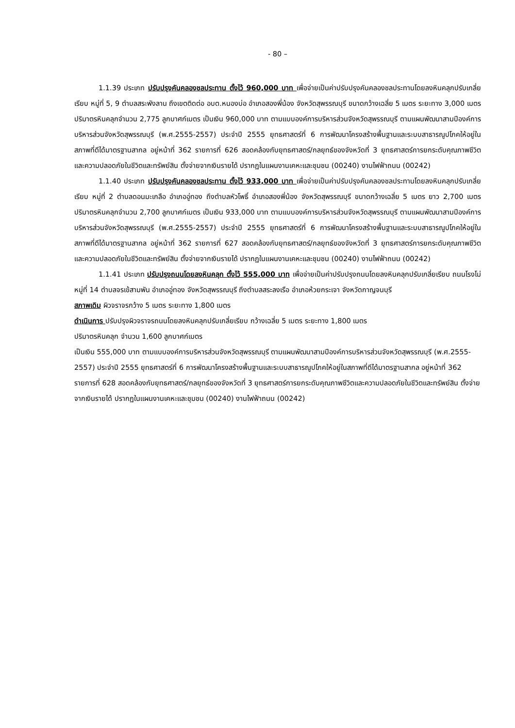- 80 –
1.1.39 ประเภท ปรับปรุงคันคลองชลประทาน ตั้งไว้ 960,000 บาท เพื่อจ่ายเป็นค่าปรับปรุงคันคลองชลประทานโดยลงหินคลุกปรับเกลี่ยเรียบ หมู่ที่ 5, 9 ตำบลสระพังลาน ถึงเขตติดต่อ อบต.หนองบ่อ อำเภอสองพี่น้อง จังหวัดสุพรรณบุรี ขนาดกว้างเฉลี่ย 5 เมตร ระยะทาง 3,000 เมตร ปริมาตรหินคลุกจำนวน 2,775 ลูกบาศก์เมตร เป็นเงิน 960,000 บาท ตามแบบองค์การบริหารส่วนจังหวัดสุพรรณบุรี ตามแผนพัฒนาสามปีองค์การบริหารส่วนจังหวัดสุพรรณบุรี (พ.ศ.2555-2557) ประจำปี 2555 ยุทธศาสตร์ที่ 6 การพัฒนาโครงสร้างพื้นฐานและระบบสาธารณูปโภคให้อยู่ในสภาพที่ดีได้มาตรฐานสากล อยู่หน้าที่ 362 รายการที่ 626 สอดคล้องกับยุทธศาสตร์/กลยุทธ์ของจังหวัดที่ 3 ยุทธศาสตร์การยกระดับคุณภาพชีวิตและความปลอดภัยในชีวิตและทรัพย์สิน ตั้งจ่ายจากเงินรายได้ ปรากฏในแผนงานเคหะและชุมชน (00240) งานไฟฟ้าถนน (00242)
1.1.40 ประเภท ปรับปรุงคันคลองชลประทาน ตั้งไว้ 933,000 บาท เพื่อจ่ายเป็นค่าปรับปรุงคันคลองชลประทานโดยลงหินคลุกปรับเกลี่ยเรียบ หมู่ที่ 2 ตำบลดอนมะเกลือ อำเภออู่ทอง ถึงตำบลหัวโพธิ์ อำเภอสองพี่น้อง จังหวัดสุพรรณบุรี ขนาดกว้างเฉลี่ย 5 เมตร ยาว 2,700 เมตร ปริมาตรหินคลุกจำนวน 2,700 ลูกบาศก์เมตร เป็นเงิน 933,000 บาท ตามแบบองค์การบริหารส่วนจังหวัดสุพรรณบุรี ตามแผนพัฒนาสามปีองค์การบริหารส่วนจังหวัดสุพรรณบุรี (พ.ศ.2555-2557) ประจำปี 2555 ยุทธศาสตร์ที่ 6 การพัฒนาโครงสร้างพื้นฐานและระบบสาธารณูปโภคให้อยู่ในสภาพที่ดีได้มาตรฐานสากล อยู่หน้าที่ 362 รายการที่ 627 สอดคล้องกับยุทธศาสตร์/กลยุทธ์ของจังหวัดที่ 3 ยุทธศาสตร์การยกระดับคุณภาพชีวิตและความปลอดภัยในชีวิตและทรัพย์สิน ตั้งจ่ายจากเงินรายได้ ปรากฏในแผนงานเคหะและชุมชน (00240) งานไฟฟ้าถนน (00242)
1.1.41 ประเภท ปรับปรุงถนนโดยลงหินคลุก ตั้งไว้ 555,000 บาท เพื่อจ่ายเป็นค่าปรับปรุงถนนโดยลงหินคลุกปรับเกลี่ยเรียบ ถนนโรงโม่ หมู่ที่ 14 ตำบลจรเข้สามพัน อำเภออู่ทอง จังหวัดสุพรรณบุรี ถึงตำบลสระลงเรือ อำเภอห้วยกระเจา จังหวัดกาญจนบุรี
สภาพเดิม ผิวจราจรกว้าง 5 เมตร ระยะทาง 1,800 เมตร
ดำเนินการ ปรับปรุงผิวจราจรถนนโดยลงหินคลุกปรับเกลี่ยเรียบ กว้างเฉลี่ย 5 เมตร ระยะทาง 1,800 เมตร
ปริมาตรหินคลุก จำนวน 1,600 ลูกบาศก์เมตร
เป็นเงิน 555,000 บาท ตามแบบองค์การบริหารส่วนจังหวัดสุพรรณบุรี ตามแผนพัฒนาสามปีองค์การบริหารส่วนจังหวัดสุพรรณบุรี (พ.ศ.2555-2557) ประจำปี 2555 ยุทธศาสตร์ที่ 6 การพัฒนาโครงสร้างพื้นฐานและระบบสาธารณูปโภคให้อยู่ในสภาพที่ดีได้มาตรฐานสากล อยู่หน้าที่ 362 รายการที่ 628 สอดคล้องกับยุทธศาสตร์/กลยุทธ์ของจังหวัดที่ 3 ยุทธศาสตร์การยกระดับคุณภาพชีวิตและความปลอดภัยในชีวิตและทรัพย์สิน ตั้งจ่ายจากเงินรายได้ ปรากฏในแผนงานเคหะและชุมชน (00240) งานไฟฟ้าถนน (00242)